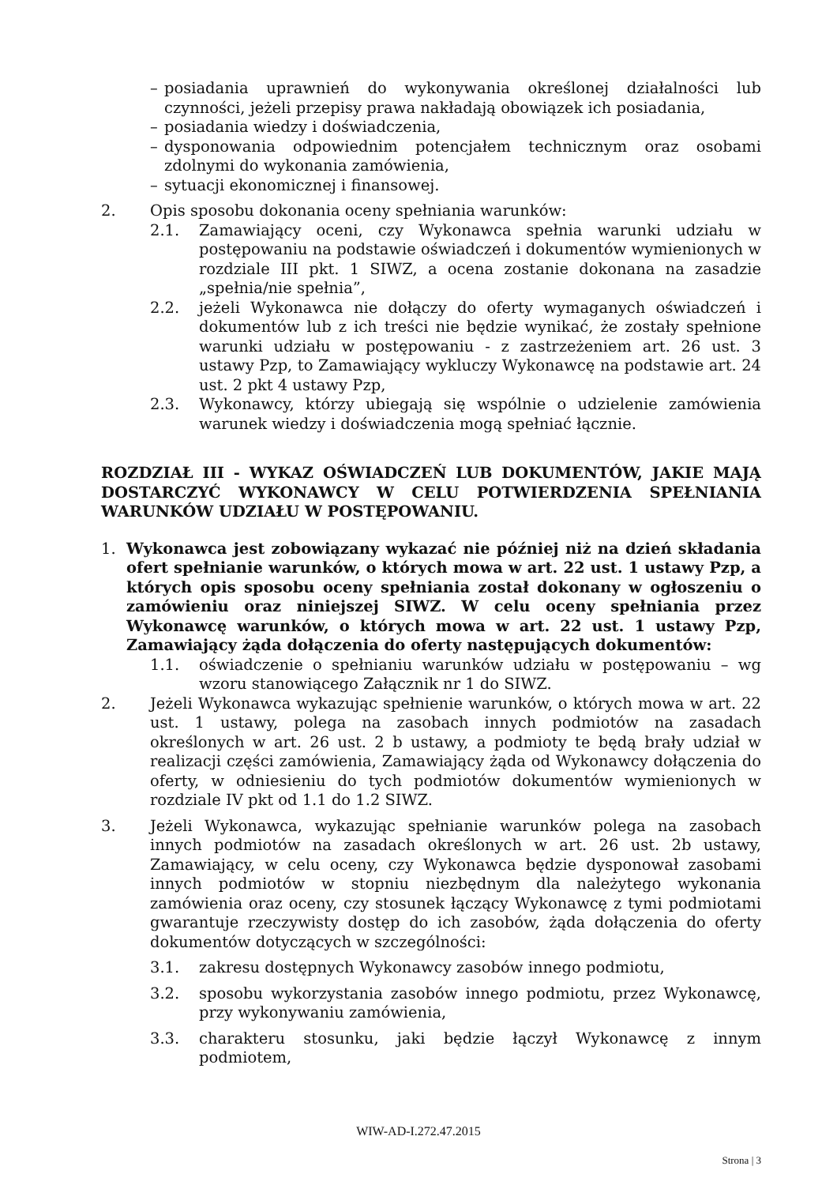– posiadania uprawnień do wykonywania określonej działalności lub czynności, jeżeli przepisy prawa nakładają obowiązek ich posiadania,
– posiadania wiedzy i doświadczenia,
– dysponowania odpowiednim potencjałem technicznym oraz osobami zdolnymi do wykonania zamówienia,
– sytuacji ekonomicznej i finansowej.
2. Opis sposobu dokonania oceny spełniania warunków:
2.1. Zamawiający oceni, czy Wykonawca spełnia warunki udziału w postępowaniu na podstawie oświadczeń i dokumentów wymienionych w rozdziale III pkt. 1 SIWZ, a ocena zostanie dokonana na zasadzie „spełnia/nie spełnia”,
2.2. jeżeli Wykonawca nie dołączy do oferty wymaganych oświadczeń i dokumentów lub z ich treści nie będzie wynikać, że zostały spełnione warunki udziału w postępowaniu - z zastrzeżeniem art. 26 ust. 3 ustawy Pzp, to Zamawiający wykluczy Wykonawcę na podstawie art. 24 ust. 2 pkt 4 ustawy Pzp,
2.3. Wykonawcy, którzy ubiegają się wspólnie o udzielenie zamówienia warunek wiedzy i doświadczenia mogą spełniać łącznie.
ROZDZIAŁ III - WYKAZ OŚWIADCZEŃ LUB DOKUMENTÓW, JAKIE MAJĄ DOSTARCZYĆ WYKONAWCY W CELU POTWIERDZENIA SPEŁNIANIA WARUNKÓW UDZIAŁU W POSTĘPOWANIU.
1. Wykonawca jest zobowiązany wykazać nie później niż na dzień składania ofert spełnianie warunków, o których mowa w art. 22 ust. 1 ustawy Pzp, a których opis sposobu oceny spełniania został dokonany w ogłoszeniu o zamówieniu oraz niniejszej SIWZ. W celu oceny spełniania przez Wykonawcę warunków, o których mowa w art. 22 ust. 1 ustawy Pzp, Zamawiający żąda dołączenia do oferty następujących dokumentów:
1.1. oświadczenie o spełnianiu warunków udziału w postępowaniu – wg wzoru stanowiącego Załącznik nr 1 do SIWZ.
2. Jeżeli Wykonawca wykazując spełnienie warunków, o których mowa w art. 22 ust. 1 ustawy, polega na zasobach innych podmiotów na zasadach określonych w art. 26 ust. 2 b ustawy, a podmioty te będą brały udział w realizacji części zamówienia, Zamawiający żąda od Wykonawcy dołączenia do oferty, w odniesieniu do tych podmiotów dokumentów wymienionych w rozdziale IV pkt od 1.1 do 1.2 SIWZ.
3. Jeżeli Wykonawca, wykazując spełnianie warunków polega na zasobach innych podmiotów na zasadach określonych w art. 26 ust. 2b ustawy, Zamawiający, w celu oceny, czy Wykonawca będzie dysponował zasobami innych podmiotów w stopniu niezbędnym dla należytego wykonania zamówienia oraz oceny, czy stosunek łączący Wykonawcę z tymi podmiotami gwarantuje rzeczywisty dostęp do ich zasobów, żąda dołączenia do oferty dokumentów dotyczących w szczególności:
3.1. zakresu dostępnych Wykonawcy zasobów innego podmiotu,
3.2. sposobu wykorzystania zasobów innego podmiotu, przez Wykonawcę, przy wykonywaniu zamówienia,
3.3. charakteru stosunku, jaki będzie łączył Wykonawcę z innym podmiotem,
WIW-AD-I.272.47.2015
Strona | 3